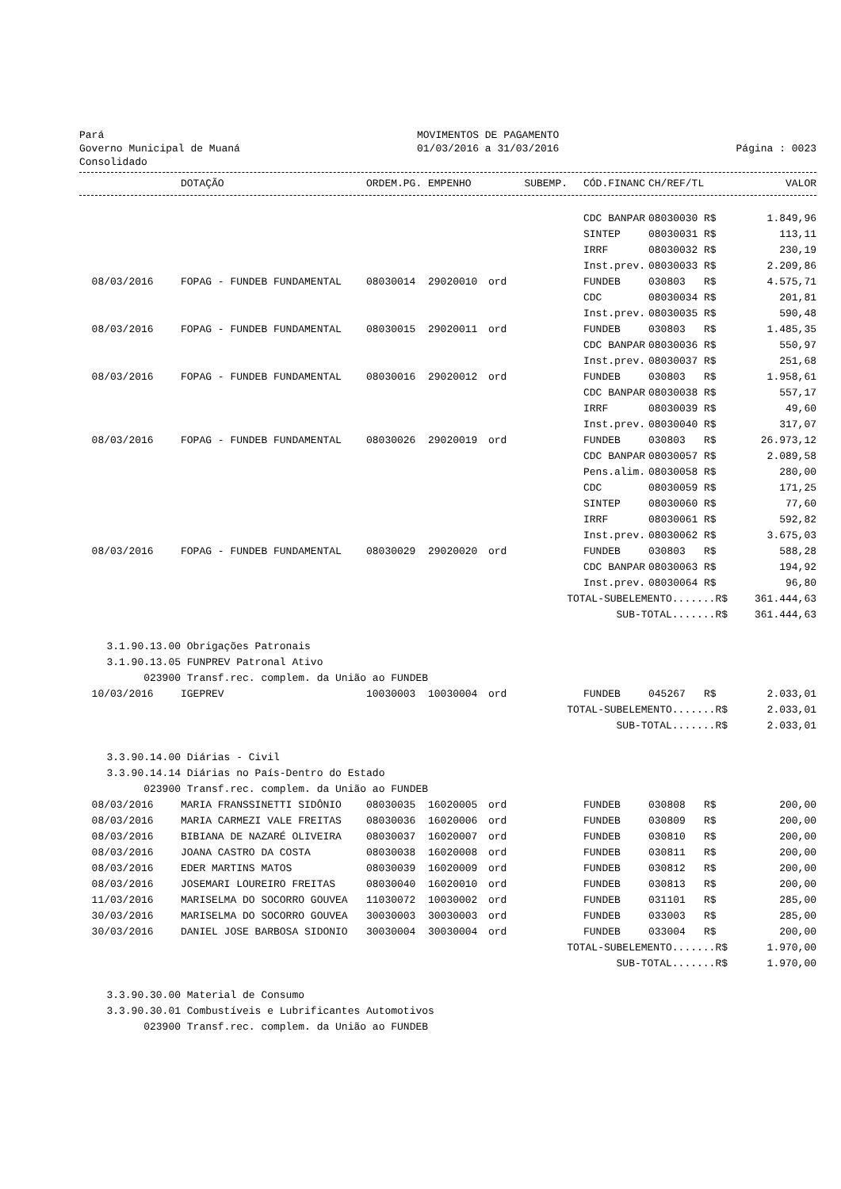Pará
Governo Municipal de Muaná
Consolidado
MOVIMENTOS DE PAGAMENTO
01/03/2016 a 31/03/2016
Página : 0023
| | DOTAÇÃO | ORDEM.PG. | EMPENHO | SUBEMP. | CÓD.FINANC | CH/REF/TL | | VALOR |
| --- | --- | --- | --- | --- | --- | --- | --- | --- |
| | | | | | CDC BANPAR | 08030030 | R$ | 1.849,96 |
| | | | | | SINTEP | 08030031 | R$ | 113,11 |
| | | | | | IRRF | 08030032 | R$ | 230,19 |
| | | | | | Inst.prev. | 08030033 | R$ | 2.209,86 |
| 08/03/2016 | FOPAG - FUNDEB FUNDAMENTAL | 08030014 | 29020010 | ord | FUNDEB | 030803 | R$ | 4.575,71 |
| | | | | | CDC | 08030034 | R$ | 201,81 |
| | | | | | Inst.prev. | 08030035 | R$ | 590,48 |
| 08/03/2016 | FOPAG - FUNDEB FUNDAMENTAL | 08030015 | 29020011 | ord | FUNDEB | 030803 | R$ | 1.485,35 |
| | | | | | CDC BANPAR | 08030036 | R$ | 550,97 |
| | | | | | Inst.prev. | 08030037 | R$ | 251,68 |
| 08/03/2016 | FOPAG - FUNDEB FUNDAMENTAL | 08030016 | 29020012 | ord | FUNDEB | 030803 | R$ | 1.958,61 |
| | | | | | CDC BANPAR | 08030038 | R$ | 557,17 |
| | | | | | IRRF | 08030039 | R$ | 49,60 |
| | | | | | Inst.prev. | 08030040 | R$ | 317,07 |
| 08/03/2016 | FOPAG - FUNDEB FUNDAMENTAL | 08030026 | 29020019 | ord | FUNDEB | 030803 | R$ | 26.973,12 |
| | | | | | CDC BANPAR | 08030057 | R$ | 2.089,58 |
| | | | | | Pens.alim. | 08030058 | R$ | 280,00 |
| | | | | | CDC | 08030059 | R$ | 171,25 |
| | | | | | SINTEP | 08030060 | R$ | 77,60 |
| | | | | | IRRF | 08030061 | R$ | 592,82 |
| | | | | | Inst.prev. | 08030062 | R$ | 3.675,03 |
| 08/03/2016 | FOPAG - FUNDEB FUNDAMENTAL | 08030029 | 29020020 | ord | FUNDEB | 030803 | R$ | 588,28 |
| | | | | | CDC BANPAR | 08030063 | R$ | 194,92 |
| | | | | | Inst.prev. | 08030064 | R$ | 96,80 |
| TOTAL-SUBELEMENTO.......R$ | | | | | | | | 361.444,63 |
| SUB-TOTAL.......R$ | | | | | | | | 361.444,63 |
| 3.1.90.13.00 | Obrigações Patronais | | | | | | | |
| 3.1.90.13.05 | FUNPREV Patronal Ativo | | | | | | | |
| 023900 | Transf.rec. complem. da União ao FUNDEB | | | | | | | |
| 10/03/2016 | IGEPREV | 10030003 | 10030004 | ord | FUNDEB | 045267 | R$ | 2.033,01 |
| TOTAL-SUBELEMENTO.......R$ | | | | | | | | 2.033,01 |
| SUB-TOTAL.......R$ | | | | | | | | 2.033,01 |
| 3.3.90.14.00 | Diárias - Civil | | | | | | | |
| 3.3.90.14.14 | Diárias no País-Dentro do Estado | | | | | | | |
| 023900 | Transf.rec. complem. da União ao FUNDEB | | | | | | | |
| 08/03/2016 | MARIA FRANSSINETTI SIDÔNIO | 08030035 | 16020005 | ord | FUNDEB | 030808 | R$ | 200,00 |
| 08/03/2016 | MARIA CARMEZI VALE FREITAS | 08030036 | 16020006 | ord | FUNDEB | 030809 | R$ | 200,00 |
| 08/03/2016 | BIBIANA DE NAZARÉ OLIVEIRA | 08030037 | 16020007 | ord | FUNDEB | 030810 | R$ | 200,00 |
| 08/03/2016 | JOANA CASTRO DA COSTA | 08030038 | 16020008 | ord | FUNDEB | 030811 | R$ | 200,00 |
| 08/03/2016 | EDER MARTINS MATOS | 08030039 | 16020009 | ord | FUNDEB | 030812 | R$ | 200,00 |
| 08/03/2016 | JOSEMARI LOUREIRO FREITAS | 08030040 | 16020010 | ord | FUNDEB | 030813 | R$ | 200,00 |
| 11/03/2016 | MARISELMA DO SOCORRO GOUVEA | 11030072 | 10030002 | ord | FUNDEB | 031101 | R$ | 285,00 |
| 30/03/2016 | MARISELMA DO SOCORRO GOUVEA | 30030003 | 30030003 | ord | FUNDEB | 033003 | R$ | 285,00 |
| 30/03/2016 | DANIEL JOSE BARBOSA SIDONIO | 30030004 | 30030004 | ord | FUNDEB | 033004 | R$ | 200,00 |
| TOTAL-SUBELEMENTO.......R$ | | | | | | | | 1.970,00 |
| SUB-TOTAL.......R$ | | | | | | | | 1.970,00 |
| 3.3.90.30.00 | Material de Consumo | | | | | | | |
| 3.3.90.30.01 | Combustíveis e Lubrificantes Automotivos | | | | | | | |
| 023900 | Transf.rec. complem. da União ao FUNDEB | | | | | | | |